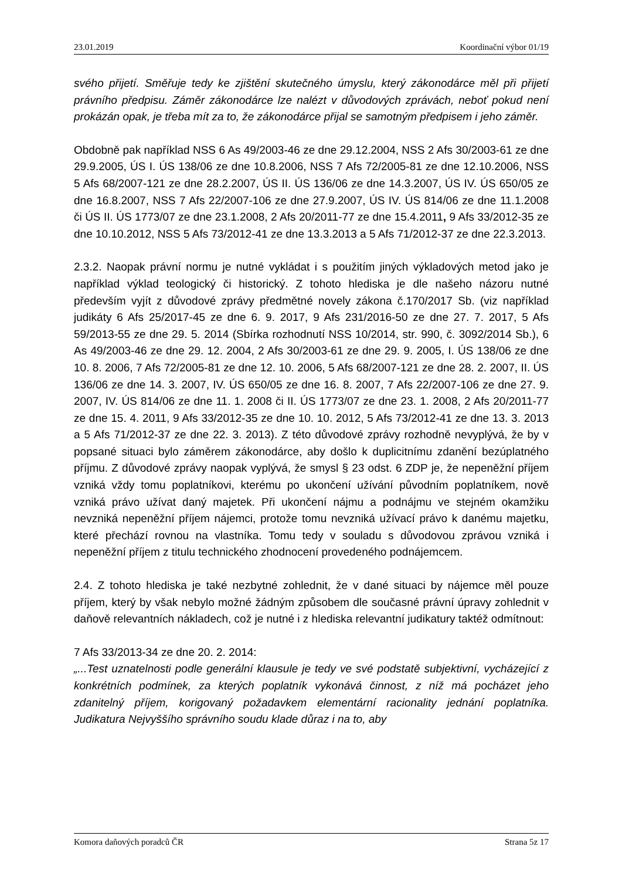23.01.2019 Koordinační výbor 01/19
svého přijetí. Směřuje tedy ke zjištění skutečného úmyslu, který zákonodárce měl při přijetí právního předpisu. Záměr zákonodárce lze nalézt v důvodových zprávách, neboť pokud není prokázán opak, je třeba mít za to, že zákonodárce přijal se samotným předpisem i jeho záměr.
Obdobně pak například NSS 6 As 49/2003-46 ze dne 29.12.2004, NSS 2 Afs 30/2003-61 ze dne 29.9.2005, ÚS I. ÚS 138/06 ze dne 10.8.2006, NSS 7 Afs 72/2005-81 ze dne 12.10.2006, NSS 5 Afs 68/2007-121 ze dne 28.2.2007, ÚS II. ÚS 136/06 ze dne 14.3.2007, ÚS IV. ÚS 650/05 ze dne 16.8.2007, NSS 7 Afs 22/2007-106 ze dne 27.9.2007, ÚS IV. ÚS 814/06 ze dne 11.1.2008 či ÚS II. ÚS 1773/07 ze dne 23.1.2008, 2 Afs 20/2011-77 ze dne 15.4.2011, 9 Afs 33/2012-35 ze dne 10.10.2012, NSS 5 Afs 73/2012-41 ze dne 13.3.2013 a 5 Afs 71/2012-37 ze dne 22.3.2013.
2.3.2. Naopak právní normu je nutné vykládat i s použitím jiných výkladových metod jako je například výklad teologický či historický. Z tohoto hlediska je dle našeho názoru nutné především vyjít z důvodové zprávy předmětné novely zákona č.170/2017 Sb. (viz například judikáty 6 Afs 25/2017-45 ze dne 6. 9. 2017, 9 Afs 231/2016-50 ze dne 27. 7. 2017, 5 Afs 59/2013-55 ze dne 29. 5. 2014 (Sbírka rozhodnutí NSS 10/2014, str. 990, č. 3092/2014 Sb.), 6 As 49/2003-46 ze dne 29. 12. 2004, 2 Afs 30/2003-61 ze dne 29. 9. 2005, I. ÚS 138/06 ze dne 10. 8. 2006, 7 Afs 72/2005-81 ze dne 12. 10. 2006, 5 Afs 68/2007-121 ze dne 28. 2. 2007, II. ÚS 136/06 ze dne 14. 3. 2007, IV. ÚS 650/05 ze dne 16. 8. 2007, 7 Afs 22/2007-106 ze dne 27. 9. 2007, IV. ÚS 814/06 ze dne 11. 1. 2008 či II. ÚS 1773/07 ze dne 23. 1. 2008, 2 Afs 20/2011-77 ze dne 15. 4. 2011, 9 Afs 33/2012-35 ze dne 10. 10. 2012, 5 Afs 73/2012-41 ze dne 13. 3. 2013 a 5 Afs 71/2012-37 ze dne 22. 3. 2013). Z této důvodové zprávy rozhodně nevyplývá, že by v popsané situaci bylo záměrem zákonodárce, aby došlo k duplicitnímu zdanění bezúplatného příjmu. Z důvodové zprávy naopak vyplývá, že smysl § 23 odst. 6 ZDP je, že nepeněžní příjem vzniká vždy tomu poplatníkovi, kterému po ukončení užívání původním poplatníkem, nově vzniká právo užívat daný majetek. Při ukončení nájmu a podnájmu ve stejném okamžiku nevzniká nepeněžní příjem nájemci, protože tomu nevzniká užívací právo k danému majetku, které přechází rovnou na vlastníka. Tomu tedy v souladu s důvodovou zprávou vzniká i nepeněžní příjem z titulu technického zhodnocení provedeného podnájemcem.
2.4. Z tohoto hlediska je také nezbytné zohlednit, že v dané situaci by nájemce měl pouze příjem, který by však nebylo možné žádným způsobem dle současné právní úpravy zohlednit v daňově relevantních nákladech, což je nutné i z hlediska relevantní judikatury taktéž odmítnout:
7 Afs 33/2013-34 ze dne 20. 2. 2014:
„...Test uznatelnosti podle generální klausule je tedy ve své podstatě subjektivní, vycházející z konkrétních podmínek, za kterých poplatník vykonává činnost, z níž má pocházet jeho zdanitelný příjem, korigovaný požadavkem elementární racionality jednání poplatníka. Judikatura Nejvyššího správního soudu klade důraz i na to, aby
Komora daňových poradců ČR Strana 5z 17